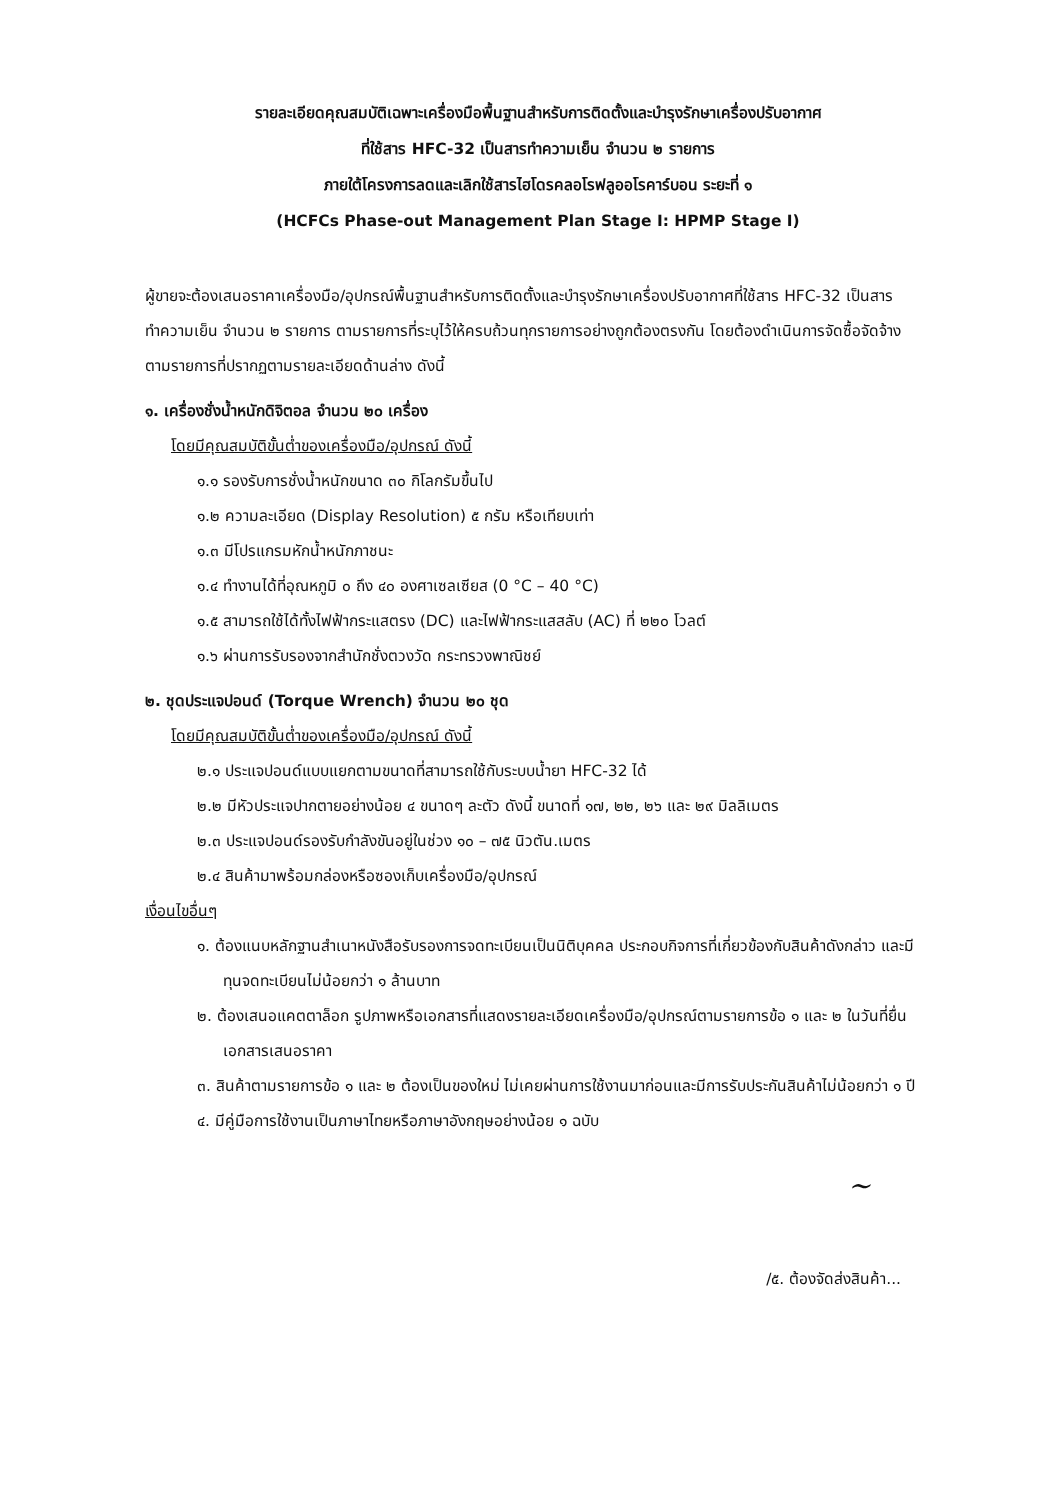รายละเอียดคุณสมบัติเฉพาะเครื่องมือพื้นฐานสำหรับการติดตั้งและบำรุงรักษาเครื่องปรับอากาศ
ที่ใช้สาร HFC-32 เป็นสารทำความเย็น จำนวน ๒ รายการ
ภายใต้โครงการลดและเลิกใช้สารไฮโดรคลอโรฟลูออโรคาร์บอน ระยะที่ ๑
(HCFCs Phase-out Management Plan Stage I: HPMP Stage I)
ผู้ขายจะต้องเสนอราคาเครื่องมือ/อุปกรณ์พื้นฐานสำหรับการติดตั้งและบำรุงรักษาเครื่องปรับอากาศที่ใช้สาร HFC-32 เป็นสารทำความเย็น จำนวน ๒ รายการ ตามรายการที่ระบุไว้ให้ครบถ้วนทุกรายการอย่างถูกต้องตรงกัน โดยต้องดำเนินการจัดซื้อจัดจ้าง ตามรายการที่ปรากฏตามรายละเอียดด้านล่าง ดังนี้
๑. เครื่องชั่งน้ำหนักดิจิตอล จำนวน ๒๐ เครื่อง
โดยมีคุณสมบัติขั้นต่ำของเครื่องมือ/อุปกรณ์ ดังนี้
๑.๑ รองรับการชั่งน้ำหนักขนาด ๓๐ กิโลกรัมขึ้นไป
๑.๒ ความละเอียด (Display Resolution) ๕ กรัม หรือเทียบเท่า
๑.๓ มีโปรแกรมหักน้ำหนักภาชนะ
๑.๔ ทำงานได้ที่อุณหภูมิ ๐ ถึง ๔๐ องศาเซลเซียส (0 °C – 40 °C)
๑.๕ สามารถใช้ได้ทั้งไฟฟ้ากระแสตรง (DC) และไฟฟ้ากระแสสลับ (AC) ที่ ๒๒๐ โวลต์
๑.๖ ผ่านการรับรองจากสำนักชั่งตวงวัด กระทรวงพาณิชย์
๒. ชุดประแจปอนด์ (Torque Wrench) จำนวน ๒๐ ชุด
โดยมีคุณสมบัติขั้นต่ำของเครื่องมือ/อุปกรณ์ ดังนี้
๒.๑ ประแจปอนด์แบบแยกตามขนาดที่สามารถใช้กับระบบน้ำยา HFC-32 ได้
๒.๒ มีหัวประแจปากตายอย่างน้อย ๔ ขนาดๆ ละตัว ดังนี้ ขนาดที่ ๑๗, ๒๒, ๒๖ และ ๒๙ มิลลิเมตร
๒.๓ ประแจปอนด์รองรับกำลังขันอยู่ในช่วง ๑๐ – ๗๕ นิวตัน.เมตร
๒.๔ สินค้ามาพร้อมกล่องหรือซองเก็บเครื่องมือ/อุปกรณ์
เงื่อนไขอื่นๆ
๑. ต้องแนบหลักฐานสำเนาหนังสือรับรองการจดทะเบียนเป็นนิติบุคคล ประกอบกิจการที่เกี่ยวข้องกับสินค้าดังกล่าว และมีทุนจดทะเบียนไม่น้อยกว่า ๑ ล้านบาท
๒. ต้องเสนอแคตตาล็อก รูปภาพหรือเอกสารที่แสดงรายละเอียดเครื่องมือ/อุปกรณ์ตามรายการข้อ ๑ และ ๒ ในวันที่ยื่นเอกสารเสนอราคา
๓. สินค้าตามรายการข้อ ๑ และ ๒ ต้องเป็นของใหม่ ไม่เคยผ่านการใช้งานมาก่อนและมีการรับประกันสินค้าไม่น้อยกว่า ๑ ปี
๔. มีคู่มือการใช้งานเป็นภาษาไทยหรือภาษาอังกฤษอย่างน้อย ๑ ฉบับ
~
/๕. ต้องจัดส่งสินค้า...